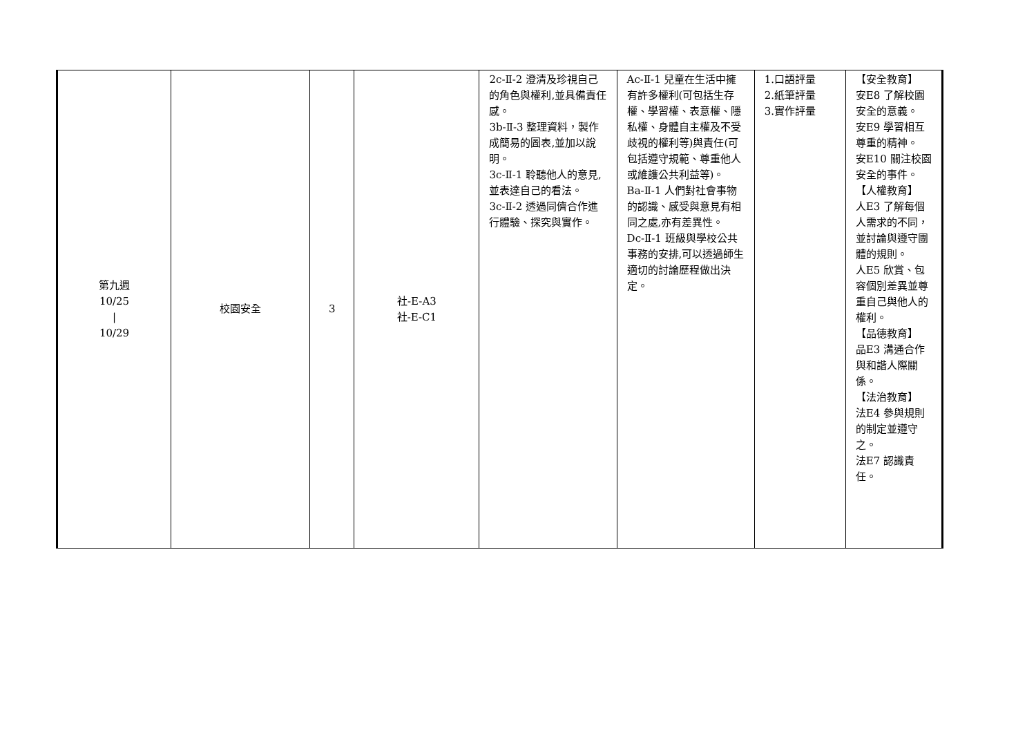| 第九週 10/25 / 10/29 | 校園安全 | 3 | 社-E-A3 社-E-C1 | 2c-Ⅱ-2 澄清及珍視自己的角色與權利,並具備責任感。 3b-Ⅱ-3 整理資料，製作成簡易的圖表,並加以說明。 3c-Ⅱ-1 聆聽他人的意見,並表達自己的看法。 3c-Ⅱ-2 透過同儕合作進行體驗、探究與實作。 | Ac-Ⅱ-1 兒童在生活中擁有許多權利(可包括生存權、學習權、表意權、隱私權、身體自主權及不受歧視的權利等)與責任(可包括遵守規範、尊重他人或維護公共利益等)。 Ba-Ⅱ-1 人們對社會事物的認識、感受與意見有相同之處,亦有差異性。 Dc-Ⅱ-1 班級與學校公共事務的安排,可以透過師生適切的討論歷程做出決定。 | 1.口語評量 2.紙筆評量 3.實作評量 | 【安全教育】 安E8 了解校園安全的意義。 安E9 學習相互尊重的精神。 安E10 關注校園安全的事件。 【人權教育】 人E3 了解每個人需求的不同，並討論與遵守團體的規則。 人E5 欣賞、包容個別差異並尊重自己與他人的權利。 【品德教育】 品E3 溝通合作與和諧人際關係。 【法治教育】 法E4 參與規則的制定並遵守之。 法E7 認識責任。 |